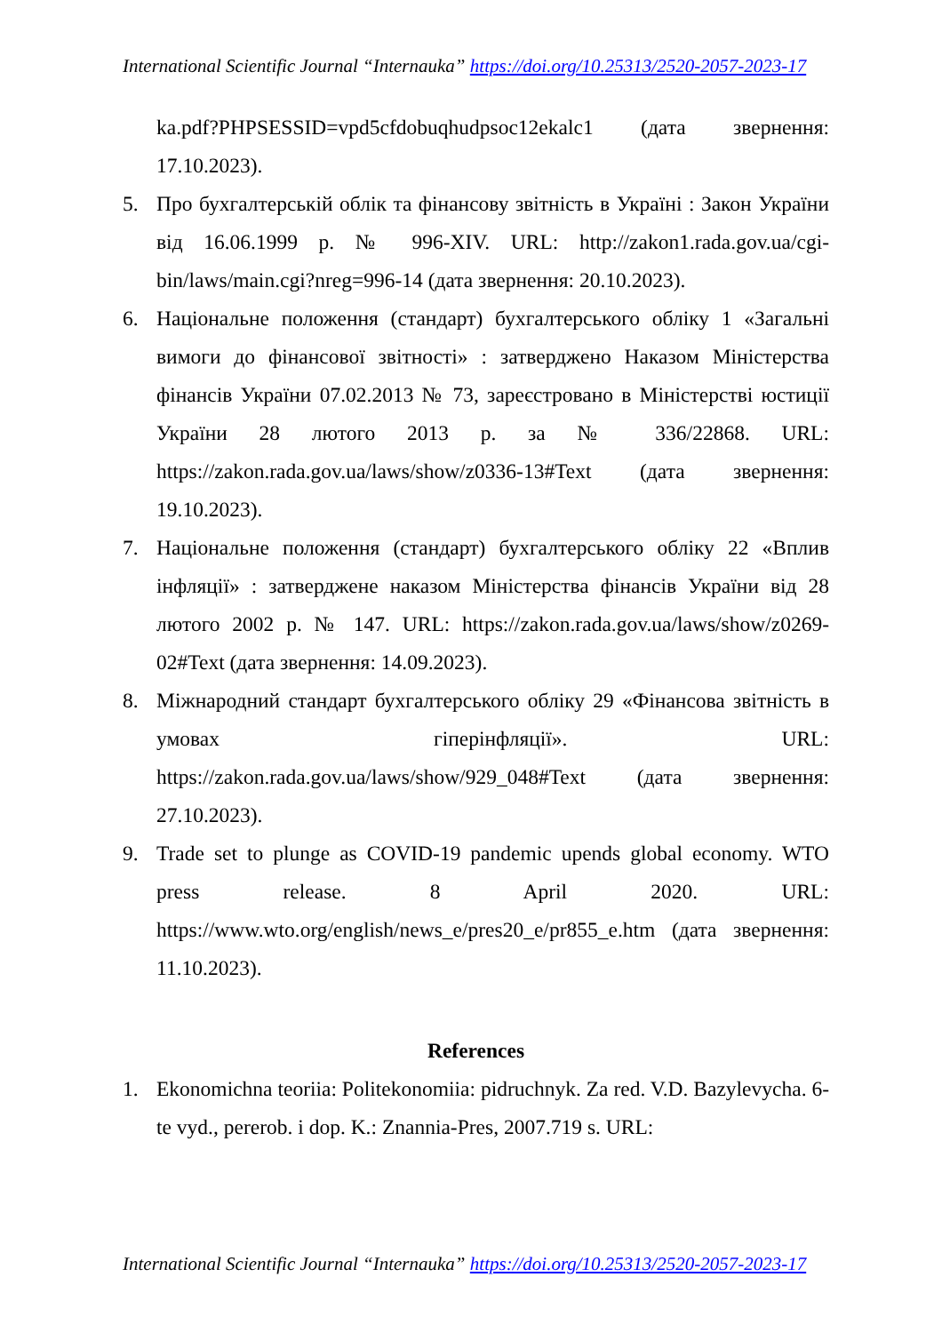International Scientific Journal “Internauka” https://doi.org/10.25313/2520-2057-2023-17
ka.pdf?PHPSESSID=vpd5cfdobuqhudpsoc12ekalc1 (дата звернення: 17.10.2023).
5. Про бухгалтерській облік та фінансову звітність в Україні : Закон України від 16.06.1999 р. № 996-XIV. URL: http://zakon1.rada.gov.ua/cgi-bin/laws/main.cgi?nreg=996-14 (дата звернення: 20.10.2023).
6. Національне положення (стандарт) бухгалтерського обліку 1 «Загальні вимоги до фінансової звітності» : затверджено Наказом Міністерства фінансів України 07.02.2013 № 73, зареєстровано в Міністерстві юстиції України 28 лютого 2013 р. за № 336/22868. URL: https://zakon.rada.gov.ua/laws/show/z0336-13#Text (дата звернення: 19.10.2023).
7. Національне положення (стандарт) бухгалтерського обліку 22 «Вплив інфляції» : затверджене наказом Міністерства фінансів України від 28 лютого 2002 р. № 147. URL: https://zakon.rada.gov.ua/laws/show/z0269-02#Text (дата звернення: 14.09.2023).
8. Міжнародний стандарт бухгалтерського обліку 29 «Фінансова звітність в умовах гіперінфляції». URL: https://zakon.rada.gov.ua/laws/show/929_048#Text (дата звернення: 27.10.2023).
9. Trade set to plunge as COVID-19 pandemic upends global economy. WTO press release. 8 April 2020. URL: https://www.wto.org/english/news_e/pres20_e/pr855_e.htm (дата звернення: 11.10.2023).
References
1. Ekonomichna teoriia: Politekonomiia: pidruchnyk. Za red. V.D. Bazylevycha. 6-te vyd., pererob. i dop. K.: Znannia-Pres, 2007.719 s. URL:
International Scientific Journal “Internauka” https://doi.org/10.25313/2520-2057-2023-17